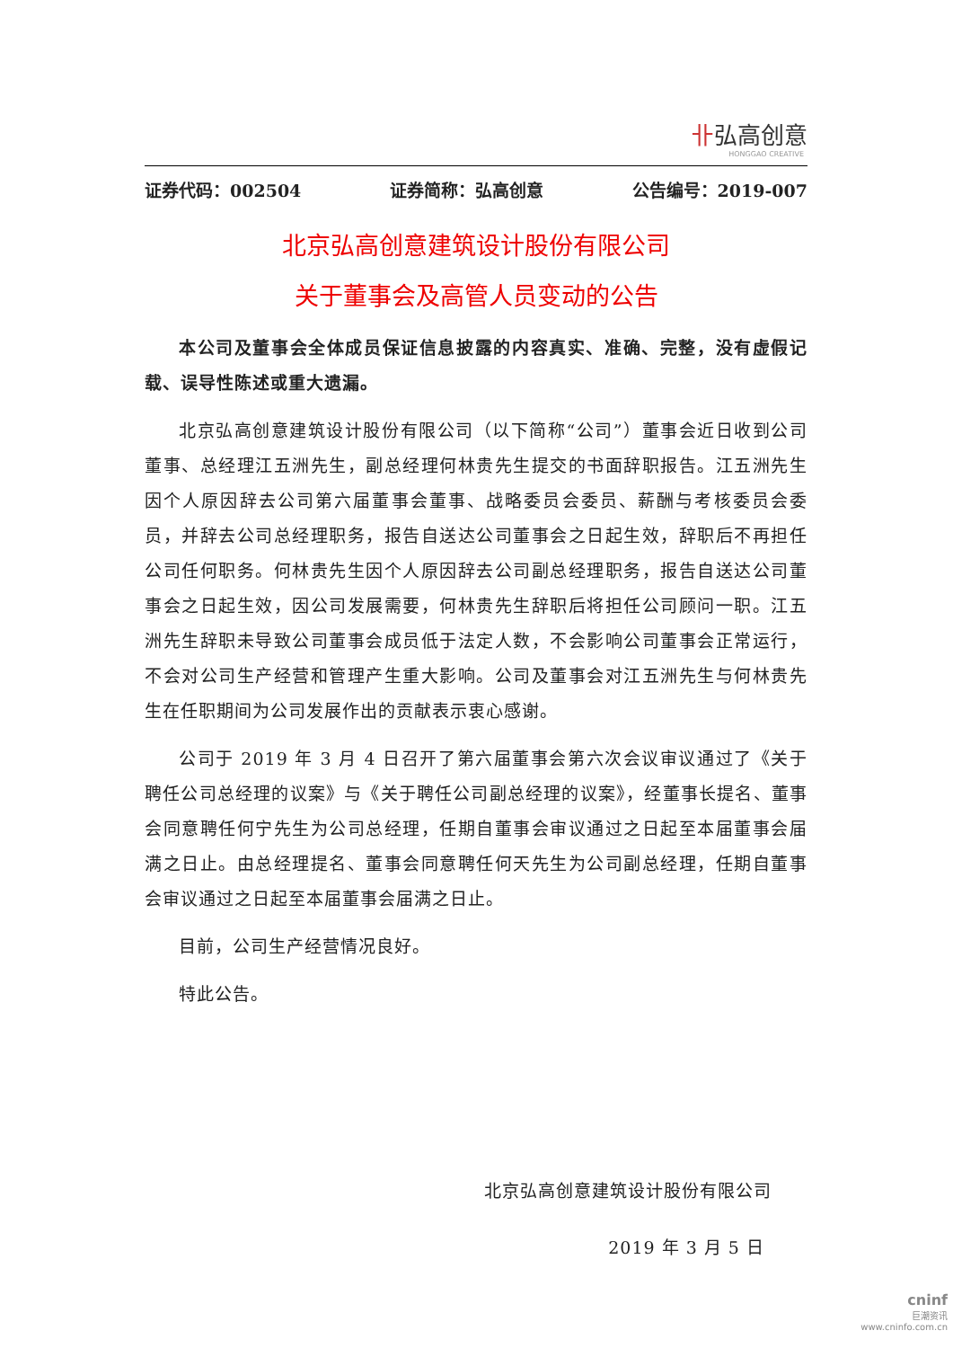卝弘高创意
HONGGAO CREATIVE
证券代码：002504 证券简称：弘高创意 公告编号：2019-007
北京弘高创意建筑设计股份有限公司
关于董事会及高管人员变动的公告
本公司及董事会全体成员保证信息披露的内容真实、准确、完整，没有虚假记载、误导性陈述或重大遗漏。
北京弘高创意建筑设计股份有限公司（以下简称“公司”）董事会近日收到公司董事、总经理江五洲先生，副总经理何林贵先生提交的书面辞职报告。江五洲先生因个人原因辞去公司第六届董事会董事、战略委员会委员、薪酬与考核委员会委员，并辞去公司总经理职务，报告自送达公司董事会之日起生效，辞职后不再担任公司任何职务。何林贵先生因个人原因辞去公司副总经理职务，报告自送达公司董事会之日起生效，因公司发展需要，何林贵先生辞职后将担任公司顾问一职。江五洲先生辞职未导致公司董事会成员低于法定人数，不会影响公司董事会正常运行，不会对公司生产经营和管理产生重大影响。公司及董事会对江五洲先生与何林贵先生在任职期间为公司发展作出的贡献表示衷心感谢。
公司于 2019 年 3 月 4 日召开了第六届董事会第六次会议审议通过了《关于聘任公司总经理的议案》与《关于聘任公司副总经理的议案》，经董事长提名、董事会同意聘任何宁先生为公司总经理，任期自董事会审议通过之日起至本届董事会届满之日止。由总经理提名、董事会同意聘任何天先生为公司副总经理，任期自董事会审议通过之日起至本届董事会届满之日止。
目前，公司生产经营情况良好。
特此公告。
北京弘高创意建筑设计股份有限公司
2019 年 3 月 5 日
cninf
巨潮资讯
www.cninfo.com.cn